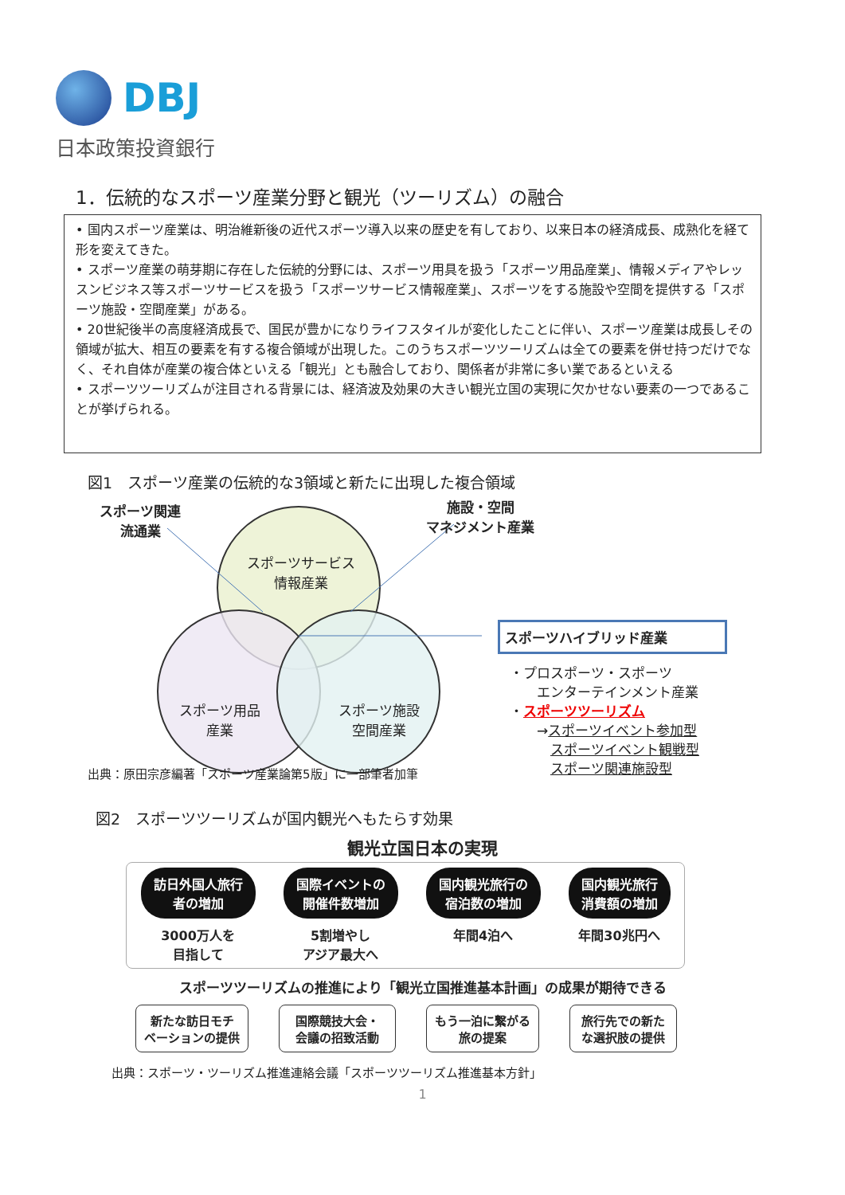DBJ
日本政策投資銀行
1．伝統的なスポーツ産業分野と観光（ツーリズム）の融合
• 国内スポーツ産業は、明治維新後の近代スポーツ導入以来の歴史を有しており、以来日本の経済成長、成熟化を経て形を変えてきた。
• スポーツ産業の萌芽期に存在した伝統的分野には、スポーツ用具を扱う「スポーツ用品産業」、情報メディアやレッスンビジネス等スポーツサービスを扱う「スポーツサービス情報産業」、スポーツをする施設や空間を提供する「スポーツ施設・空間産業」がある。
• 20世紀後半の高度経済成長で、国民が豊かになりライフスタイルが変化したことに伴い、スポーツ産業は成長しその領域が拡大、相互の要素を有する複合領域が出現した。このうちスポーツツーリズムは全ての要素を併せ持つだけでなく、それ自体が産業の複合体といえる「観光」とも融合しており、関係者が非常に多い業であるといえる
• スポーツツーリズムが注目される背景には、経済波及効果の大きい観光立国の実現に欠かせない要素の一つであることが挙げられる。
図1　スポーツ産業の伝統的な3領域と新たに出現した複合領域
スポーツ関連
流通業
施設・空間
マネジメント産業
スポーツサービス
情報産業
スポーツ用品
産業
スポーツ施設
空間産業
スポーツハイブリッド産業
・プロスポーツ・スポーツ
　　エンターテインメント産業
・スポーツツーリズム
　　→スポーツイベント参加型
　　　スポーツイベント観戦型
　　　スポーツ関連施設型
出典：原田宗彦編著「スポーツ産業論第5版」に一部筆者加筆
図2　スポーツツーリズムが国内観光へもたらす効果
観光立国日本の実現
訪日外国人旅行
者の増加
3000万人を
目指して
国際イベントの
開催件数増加
5割増やし
アジア最大へ
国内観光旅行の
宿泊数の増加
年間4泊へ
国内観光旅行
消費額の増加
年間30兆円へ
スポーツツーリズムの推進により「観光立国推進基本計画」の成果が期待できる
新たな訪日モチ
ベーションの提供
国際競技大会・
会議の招致活動
もう一泊に繋がる
旅の提案
旅行先での新た
な選択肢の提供
出典：スポーツ・ツーリズム推進連絡会議「スポーツツーリズム推進基本方針」
1